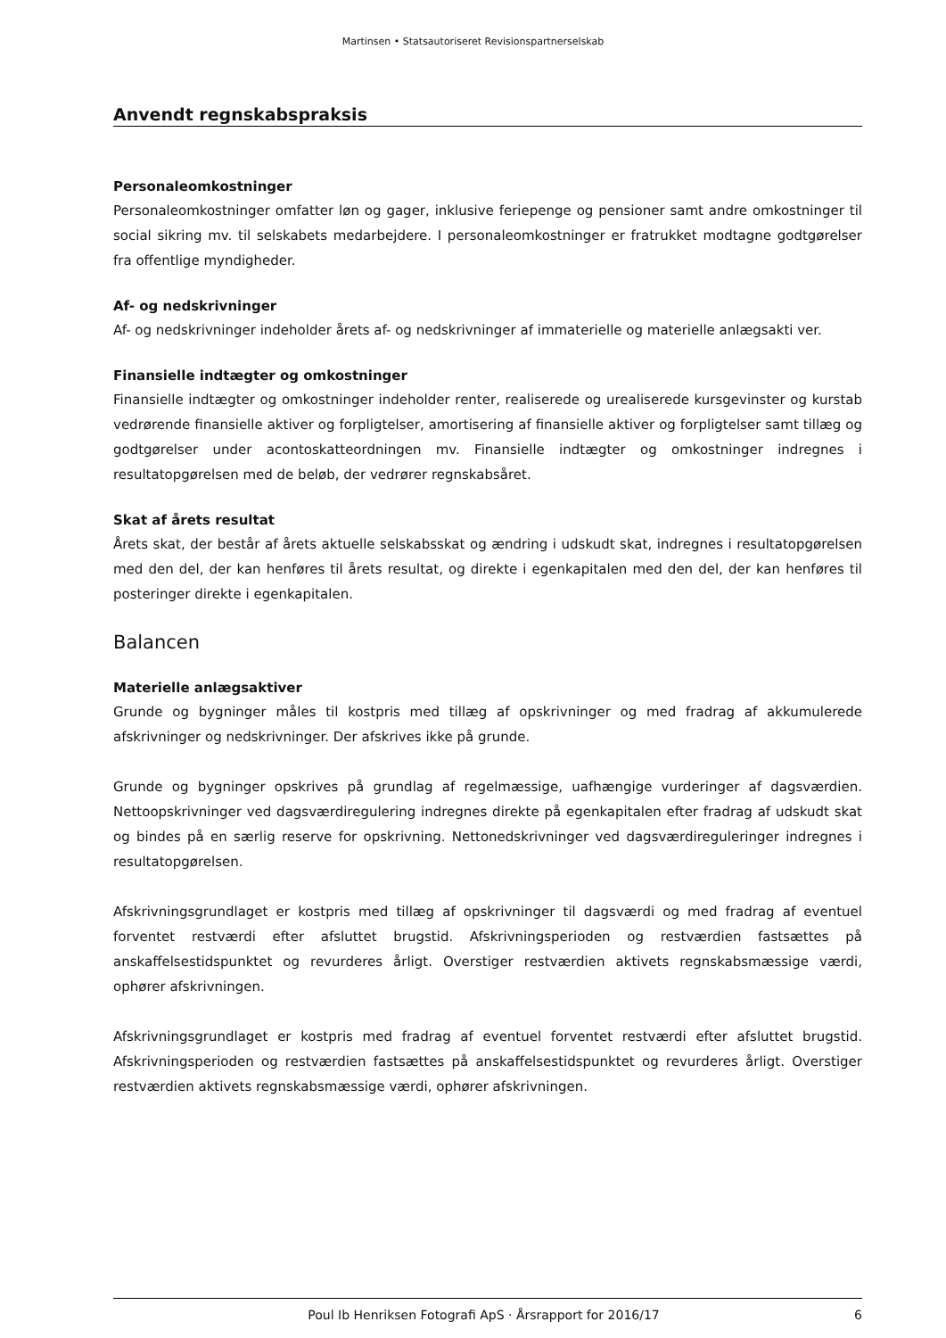Martinsen • Statsautoriseret Revisionspartnerselskab
Anvendt regnskabspraksis
Personaleomkostninger
Personaleomkostninger omfatter løn og gager, inklusive feriepenge og pensioner samt andre omkostninger til social sikring mv. til selskabets medarbejdere. I personaleomkostninger er fratrukket modtagne godtgørelser fra offentlige myndigheder.
Af- og nedskrivninger
Af- og nedskrivninger indeholder årets af- og nedskrivninger af immaterielle og materielle anlægsakti ver.
Finansielle indtægter og omkostninger
Finansielle indtægter og omkostninger indeholder renter, realiserede og urealiserede kursgevinster og kurstab vedrørende finansielle aktiver og forpligtelser, amortisering af finansielle aktiver og forpligtelser samt tillæg og godtgørelser under acontoskatteordningen mv. Finansielle indtægter og omkostninger indregnes i resultatopgørelsen med de beløb, der vedrører regnskabsåret.
Skat af årets resultat
Årets skat, der består af årets aktuelle selskabsskat og ændring i udskudt skat, indregnes i resultatopgørelsen med den del, der kan henføres til årets resultat, og direkte i egenkapitalen med den del, der kan henføres til posteringer direkte i egenkapitalen.
Balancen
Materielle anlægsaktiver
Grunde og bygninger måles til kostpris med tillæg af opskrivninger og med fradrag af akkumulerede afskrivninger og nedskrivninger. Der afskrives ikke på grunde.
Grunde og bygninger opskrives på grundlag af regelmæssige, uafhængige vurderinger af dagsværdien. Nettoopskrivninger ved dagsværdiregulering indregnes direkte på egenkapitalen efter fradrag af udskudt skat og bindes på en særlig reserve for opskrivning. Nettonedskrivninger ved dagsværdireguleringer indregnes i resultatopgørelsen.
Afskrivningsgrundlaget er kostpris med tillæg af opskrivninger til dagsværdi og med fradrag af eventuel forventet restværdi efter afsluttet brugstid. Afskrivningsperioden og restværdien fastsættes på anskaffelsestidspunktet og revurderes årligt. Overstiger restværdien aktivets regnskabsmæssige værdi, ophører afskrivningen.
Afskrivningsgrundlaget er kostpris med fradrag af eventuel forventet restværdi efter afsluttet brugstid. Afskrivningsperioden og restværdien fastsættes på anskaffelsestidspunktet og revurderes årligt. Overstiger restværdien aktivets regnskabsmæssige værdi, ophører afskrivningen.
Poul Ib Henriksen Fotografi ApS · Årsrapport for 2016/17 6